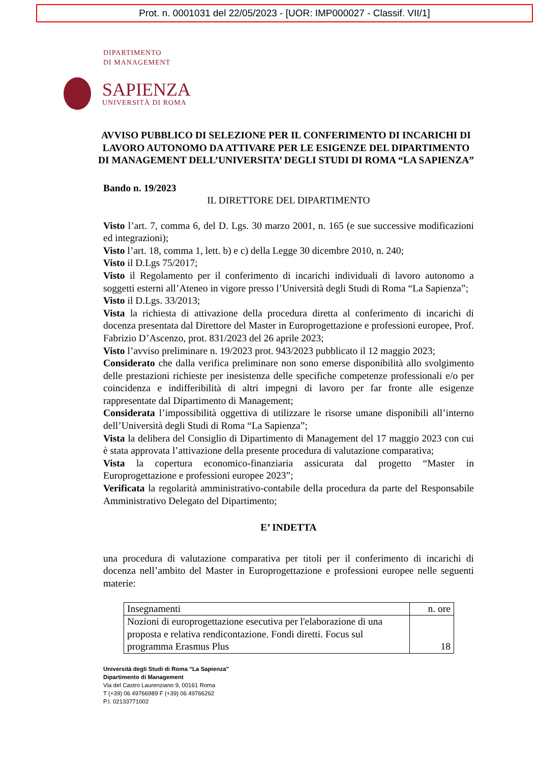Prot. n. 0001031 del 22/05/2023 - [UOR: IMP000027 - Classif. VII/1]
DIPARTIMENTO
DI MANAGEMENT
SAPIENZA
UNIVERSITÀ DI ROMA
AVVISO PUBBLICO DI SELEZIONE PER IL CONFERIMENTO DI INCARICHI DI LAVORO AUTONOMO DA ATTIVARE PER LE ESIGENZE DEL DIPARTIMENTO DI MANAGEMENT DELL’UNIVERSITA’ DEGLI STUDI DI ROMA “LA SAPIENZA”
Bando n. 19/2023
IL DIRETTORE DEL DIPARTIMENTO
Visto l’art. 7, comma 6, del D. Lgs. 30 marzo 2001, n. 165 (e sue successive modificazioni ed integrazioni);
Visto l’art. 18, comma 1, lett. b) e c) della Legge 30 dicembre 2010, n. 240;
Visto il D.Lgs 75/2017;
Visto il Regolamento per il conferimento di incarichi individuali di lavoro autonomo a soggetti esterni all’Ateneo in vigore presso l’Università degli Studi di Roma “La Sapienza”;
Visto il D.Lgs. 33/2013;
Vista la richiesta di attivazione della procedura diretta al conferimento di incarichi di docenza presentata dal Direttore del Master in Europrogettazione e professioni europee, Prof. Fabrizio D’Ascenzo, prot. 831/2023 del 26 aprile 2023;
Visto l’avviso preliminare n. 19/2023 prot. 943/2023 pubblicato il 12 maggio 2023;
Considerato che dalla verifica preliminare non sono emerse disponibilità allo svolgimento delle prestazioni richieste per inesistenza delle specifiche competenze professionali e/o per coincidenza e indifferibilità di altri impegni di lavoro per far fronte alle esigenze rappresentate dal Dipartimento di Management;
Considerata l’impossibilità oggettiva di utilizzare le risorse umane disponibili all’interno dell’Università degli Studi di Roma “La Sapienza”;
Vista la delibera del Consiglio di Dipartimento di Management del 17 maggio 2023 con cui è stata approvata l’attivazione della presente procedura di valutazione comparativa;
Vista la copertura economico-finanziaria assicurata dal progetto “Master in Europrogettazione e professioni europee 2023”;
Verificata la regolarità amministrativo-contabile della procedura da parte del Responsabile Amministrativo Delegato del Dipartimento;
E’ INDETTA
una procedura di valutazione comparativa per titoli per il conferimento di incarichi di docenza nell’ambito del Master in Europrogettazione e professioni europee nelle seguenti materie:
| Insegnamenti | n. ore |
| Nozioni di europrogettazione esecutiva per l'elaborazione di una proposta e relativa rendicontazione. Fondi diretti. Focus sul programma Erasmus Plus | 18 |
Università degli Studi di Roma “La Sapienza”
Dipartimento di Management
Via del Castro Laurenziano 9, 00161 Roma
T (+39) 06 49766989 F (+39) 06 49766262
P.I. 02133771002